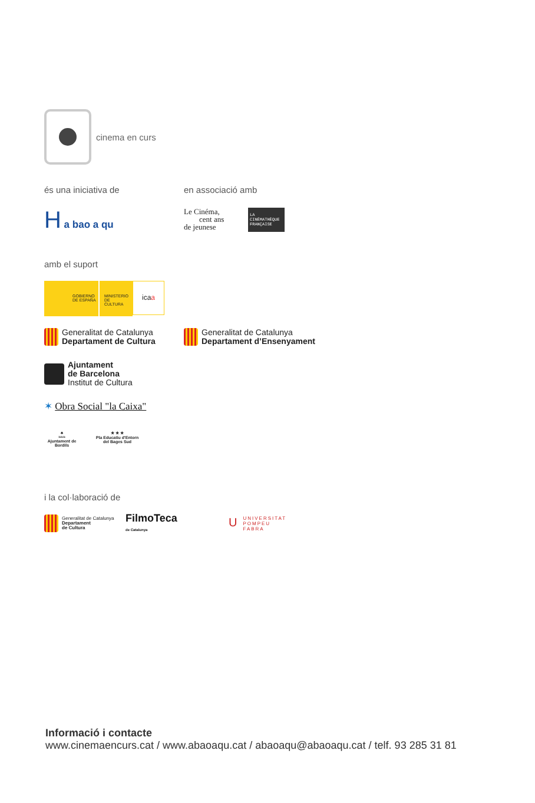cinema en curs
és una iniciativa de en associació amb
H a bao a qu
Le Cinéma,
cent ans
de jeunese
LA CINÉMATHÈQUE FRANÇAISE
amb el suport
GOBIERNO DE ESPAÑA MINISTERIO DE CULTURA
icaa
Generalitat de Catalunya
Departament de Cultura
Generalitat de Catalunya
Departament d’Ensenyament
Ajuntament
de Barcelona
Institut de Cultura
✶ Obra Social "la Caixa"
♣
≈≈≈
Ajuntament de Bordils
★ ★ ★
Pla Educatiu d'Entorn del Bages Sud
i la col·laboració de
Generalitat de Catalunya
Departament
de Cultura
FilmoTeca
de Catalunya
UUNIVERSITAT
POMPEU FABRA
Informació i contacte
www.cinemaencurs.cat / www.abaoaqu.cat / abaoaqu@abaoaqu.cat / telf. 93 285 31 81